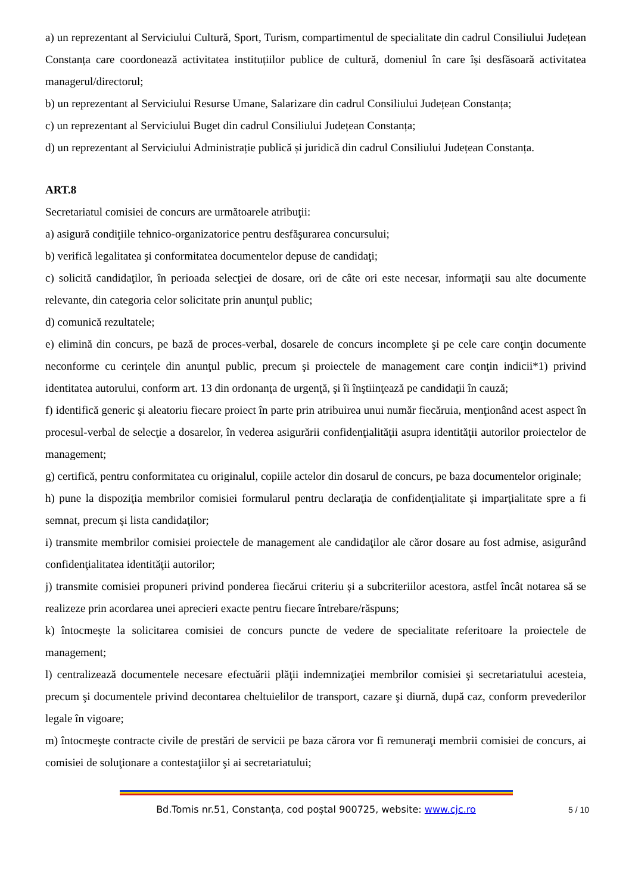a) un reprezentant al Serviciului Cultură, Sport, Turism, compartimentul de specialitate din cadrul Consiliului Județean Constanța care coordonează activitatea instituțiilor publice de cultură, domeniul în care își desfăsoară activitatea managerul/directorul;
b) un reprezentant al Serviciului Resurse Umane, Salarizare din cadrul Consiliului Județean Constanța;
c) un reprezentant al Serviciului Buget din cadrul Consiliului Județean Constanța;
d) un reprezentant al Serviciului Administrație publică și juridică din cadrul Consiliului Județean Constanța.
ART.8
Secretariatul comisiei de concurs are următoarele atribuţii:
a) asigură condiţiile tehnico-organizatorice pentru desfăşurarea concursului;
b) verifică legalitatea şi conformitatea documentelor depuse de candidaţi;
c) solicită candidaţilor, în perioada selecţiei de dosare, ori de câte ori este necesar, informaţii sau alte documente relevante, din categoria celor solicitate prin anunţul public;
d) comunică rezultatele;
e) elimină din concurs, pe bază de proces-verbal, dosarele de concurs incomplete şi pe cele care conţin documente neconforme cu cerinţele din anunţul public, precum şi proiectele de management care conţin indicii*1) privind identitatea autorului, conform art. 13 din ordonanţa de urgenţă, şi îi înştiinţează pe candidaţii în cauză;
f) identifică generic şi aleatoriu fiecare proiect în parte prin atribuirea unui număr fiecăruia, menţionând acest aspect în procesul-verbal de selecţie a dosarelor, în vederea asigurării confidenţialităţii asupra identităţii autorilor proiectelor de management;
g) certifică, pentru conformitatea cu originalul, copiile actelor din dosarul de concurs, pe baza documentelor originale;
h) pune la dispoziţia membrilor comisiei formularul pentru declaraţia de confidenţialitate şi imparţialitate spre a fi semnat, precum şi lista candidaţilor;
i) transmite membrilor comisiei proiectele de management ale candidaţilor ale căror dosare au fost admise, asigurând confidenţialitatea identităţii autorilor;
j) transmite comisiei propuneri privind ponderea fiecărui criteriu şi a subcriteriilor acestora, astfel încât notarea să se realizeze prin acordarea unei aprecieri exacte pentru fiecare întrebare/răspuns;
k) întocmeşte la solicitarea comisiei de concurs puncte de vedere de specialitate referitoare la proiectele de management;
l) centralizează documentele necesare efectuării plăţii indemnizaţiei membrilor comisiei şi secretariatului acesteia, precum şi documentele privind decontarea cheltuielilor de transport, cazare şi diurnă, după caz, conform prevederilor legale în vigoare;
m) întocmeşte contracte civile de prestări de servicii pe baza cărora vor fi remuneraţi membrii comisiei de concurs, ai comisiei de soluţionare a contestaţiilor şi ai secretariatului;
Bd.Tomis nr.51, Constanța, cod poștal 900725, website: www.cjc.ro 5 / 10